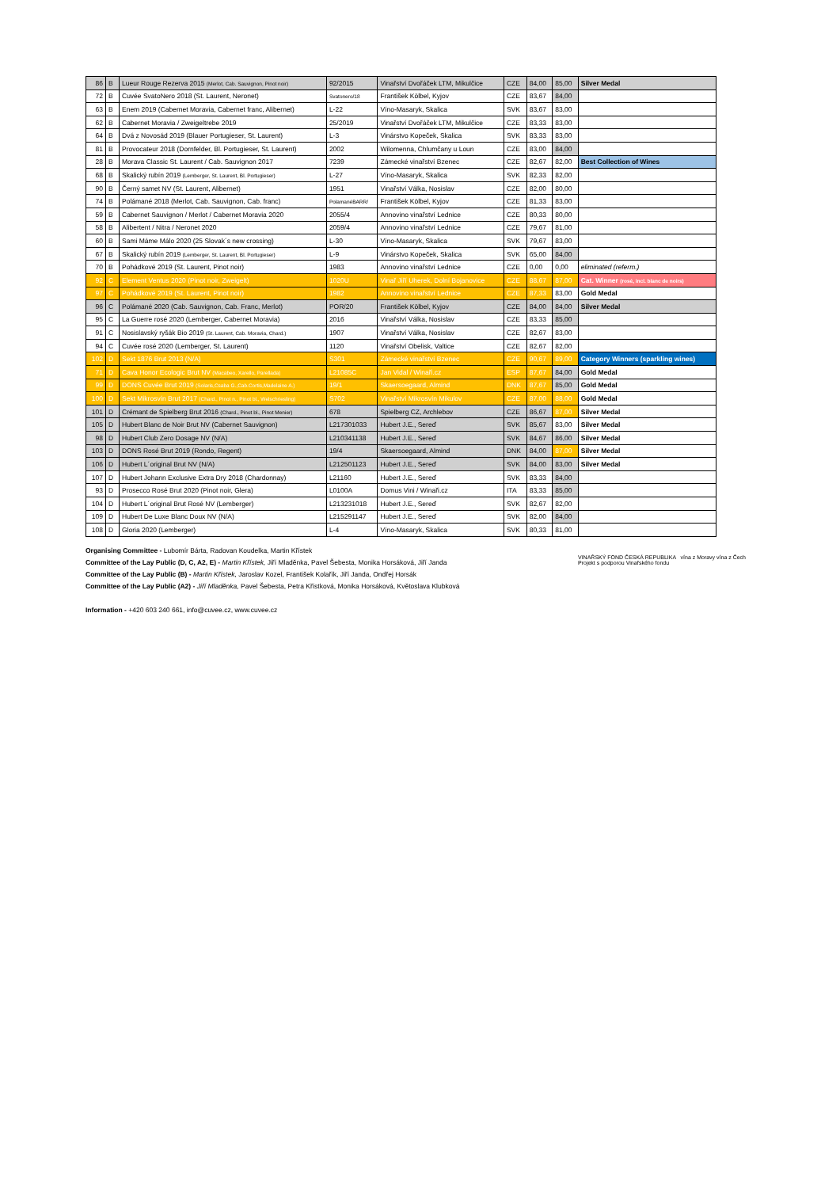| 86 | B | Lueur Rouge Rezerva 2015 (Merlot, Cab. Sauvignon, Pinot noir) | 92/2015 | Vinařství Dvořáček LTM, Mikulčice | CZE | 84,00 | 85,00 | Silver Medal |
| 72 | B | Cuvée SvatoNero 2018 (St. Laurent, Neronet) | Svatonero/18 | František Kölbel, Kyjov | CZE | 83,67 | 84,00 | |
| 63 | B | Enem 2019 (Cabernet Moravia, Cabernet franc, Alibernet) | L-22 | Víno-Masaryk, Skalica | SVK | 83,67 | 83,00 | |
| 62 | B | Cabernet Moravia / Zweigeltrebe 2019 | 25/2019 | Vinařství Dvořáček LTM, Mikulčice | CZE | 83,33 | 83,00 | |
| 64 | B | Dvá z Novosád 2019 (Blauer Portugieser, St. Laurent) | L-3 | Vinárstvo Kopeček, Skalica | SVK | 83,33 | 83,00 | |
| 81 | B | Provocateur 2018 (Dornfelder, Bl. Portugieser, St. Laurent) | 2002 | Wilomenna, Chlumčany u Loun | CZE | 83,00 | 84,00 | |
| 28 | B | Morava Classic St. Laurent / Cab. Sauvignon 2017 | 7239 | Zámecké vinařství Bzenec | CZE | 82,67 | 82,00 | Best Collection of Wines |
| 68 | B | Skalický rubín 2019 (Lemberger, St. Laurent, Bl. Portugieser) | L-27 | Víno-Masaryk, Skalica | SVK | 82,33 | 82,00 | |
| 90 | B | Černý samet NV (St. Laurent, Alibernet) | 1951 | Vinařství Válka, Nosislav | CZE | 82,00 | 80,00 | |
| 74 | B | Polámané 2018 (Merlot, Cab. Sauvignon, Cab. franc) | PolamanéBARR/ | František Kölbel, Kyjov | CZE | 81,33 | 83,00 | |
| 59 | B | Cabernet Sauvignon / Merlot / Cabernet Moravia 2020 | 2055/4 | Annovino vinařství Lednice | CZE | 80,33 | 80,00 | |
| 58 | B | Alibertent / Nitra / Neronet 2020 | 2059/4 | Annovino vinařství Lednice | CZE | 79,67 | 81,00 | |
| 60 | B | Sami Máme Málo 2020 (25 Slovak´s new crossing) | L-30 | Víno-Masaryk, Skalica | SVK | 79,67 | 83,00 | |
| 67 | B | Skalický rubín 2019 (Lemberger, St. Laurent, Bl. Portugieser) | L-9 | Vinárstvo Kopeček, Skalica | SVK | 65,00 | 84,00 | |
| 70 | B | Pohádkové 2019 (St. Laurent, Pinot noir) | 1983 | Annovino vinařství Lednice | CZE | 0,00 | 0,00 | eliminated (referm.) |
| 92 | C | Element Ventus 2020 (Pinot noir, Zweigelt) | 1020U | Vinař Jiří Uherek, Dolní Bojanovice | CZE | 88,67 | 87,00 | Cat. Winner (rosé, incl. blanc de noirs) |
| 97 | C | Pohádkové 2019 (St. Laurent, Pinot noir) | 1982 | Annovino vinařství Lednice | CZE | 87,33 | 83,00 | Gold Medal |
| 96 | C | Polámané 2020 (Cab. Sauvignon, Cab. Franc, Merlot) | POR/20 | František Kölbel, Kyjov | CZE | 84,00 | 84,00 | Silver Medal |
| 95 | C | La Guerre rosé 2020 (Lemberger, Cabernet Moravia) | 2016 | Vinařství Válka, Nosislav | CZE | 83,33 | 85,00 | |
| 91 | C | Nosislavský ryšák Bio 2019 (St. Laurent, Cab. Moravia, Chard.) | 1907 | Vinařství Válka, Nosislav | CZE | 82,67 | 83,00 | |
| 94 | C | Cuvée rosé 2020 (Lemberger, St. Laurent) | 1120 | Vinařství Obelisk, Valtice | CZE | 82,67 | 82,00 | |
| 102 | D | Sekt 1876 Brut 2013 (N/A) | S301 | Zámecké vinařství Bzenec | CZE | 90,67 | 89,00 | Category Winners (sparkling wines) |
| 71 | D | Cava Honor Ecologic Brut NV (Macabeo, Xarello, Parellada) | L21085C | Jan Vidal / Winaři.cz | ESP | 87,67 | 84,00 | Gold Medal |
| 99 | D | DONS Cuvée Brut 2019 (Solaris,Csaba G.,Cab.Cortis,Madelaine A.) | 19/1 | Skaersoegaard, Almind | DNK | 87,67 | 85,00 | Gold Medal |
| 100 | D | Sekt Mikrosvín Brut 2017 (Chard., Pinot n., Pinot bl., Welschriesling) | S702 | Vinařství Mikrosvín Mikulov | CZE | 87,00 | 88,00 | Gold Medal |
| 101 | D | Crémant de Spielberg Brut 2016 (Chard., Pinot bl., Pinot Menier) | 678 | Spielberg CZ, Archlebov | CZE | 86,67 | 87,00 | Silver Medal |
| 105 | D | Hubert Blanc de Noir Brut NV (Cabernet Sauvignon) | L217301033 | Hubert J.E., Sereď | SVK | 85,67 | 83,00 | Silver Medal |
| 98 | D | Hubert Club Zero Dosage NV (N/A) | L210341138 | Hubert J.E., Sereď | SVK | 84,67 | 86,00 | Silver Medal |
| 103 | D | DONS Rosé Brut 2019 (Rondo, Regent) | 19/4 | Skaersoegaard, Almind | DNK | 84,00 | 87,00 | Silver Medal |
| 106 | D | Hubert L´original Brut NV (N/A) | L212501123 | Hubert J.E., Sereď | SVK | 84,00 | 83,00 | Silver Medal |
| 107 | D | Hubert Johann Exclusive Extra Dry 2018 (Chardonnay) | L21160 | Hubert J.E., Sereď | SVK | 83,33 | 84,00 | |
| 93 | D | Prosecco Rosé Brut 2020 (Pinot noir, Glera) | L0100A | Domus Vini / Winaři.cz | ITA | 83,33 | 85,00 | |
| 104 | D | Hubert L´original Brut Rosé NV (Lemberger) | L213231018 | Hubert J.E., Sereď | SVK | 82,67 | 82,00 | |
| 109 | D | Hubert De Luxe Blanc Doux NV (N/A) | L215291147 | Hubert J.E., Sereď | SVK | 82,00 | 84,00 | |
| 108 | D | Gloria 2020 (Lemberger) | L-4 | Víno-Masaryk, Skalica | SVK | 80,33 | 81,00 | |
Organising Committee - Lubomír Bárta, Radovan Koudelka, Martin Křístek
Committee of the Lay Public (D, C, A2, E) - Martin Křístek, Jiří Mladěnka, Pavel Šebesta, Monika Horsáková, Jiří Janda
Committee of the Lay Public (B) - Martin Křístek, Jaroslav Kozel, František Kolařík, Jiří Janda, Ondřej Horsák
Committee of the Lay Public (A2) - Jiří Mladěnka, Pavel Šebesta, Petra Křístková, Monika Horsáková, Květoslava Klubková
Information - +420 603 240 661, info@cuvee.cz, www.cuvee.cz
VINAŘSKÝ FOND ČESKÁ REPUBLIKA vína z Moravy vína z Čech
Projekt s podporou Vinařského fondu